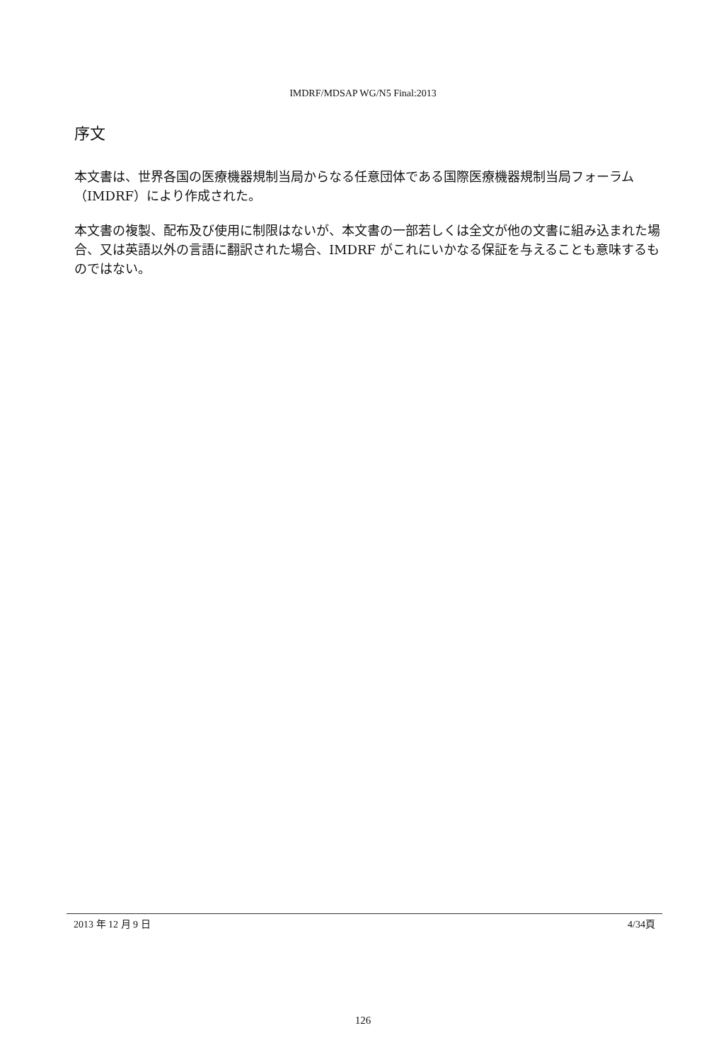IMDRF/MDSAP WG/N5 Final:2013
序文
本文書は、世界各国の医療機器規制当局からなる任意団体である国際医療機器規制当局フォーラム（IMDRF）により作成された。
本文書の複製、配布及び使用に制限はないが、本文書の一部若しくは全文が他の文書に組み込まれた場合、又は英語以外の言語に翻訳された場合、IMDRF がこれにいかなる保証を与えることも意味するものではない。
2013 年 12 月 9 日 4/34頁
126